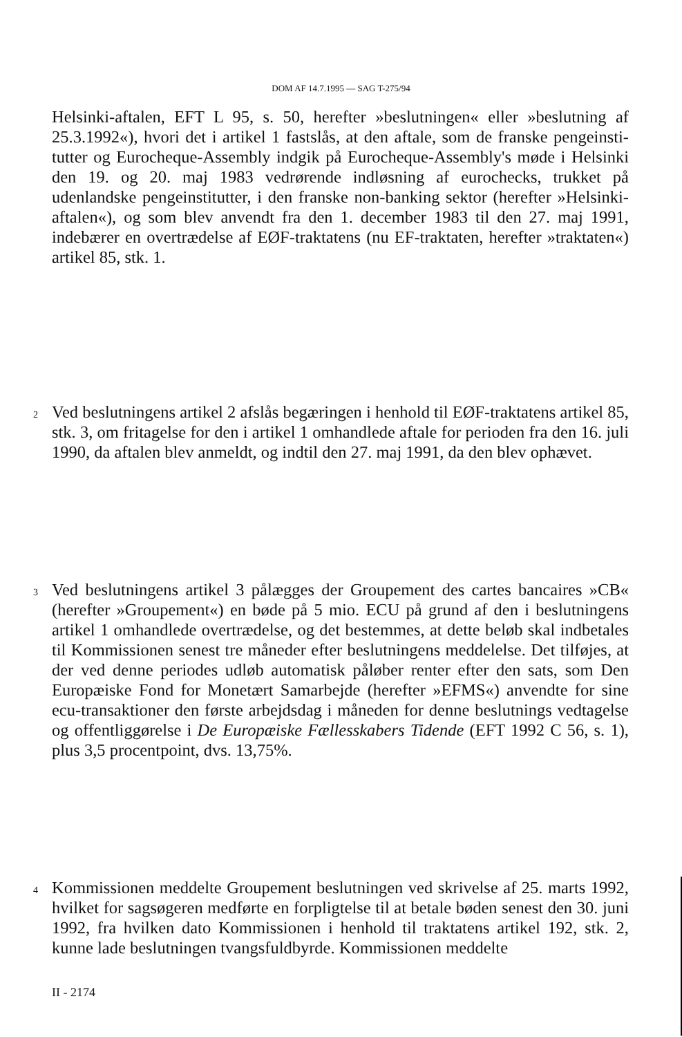DOM AF 14.7.1995 — SAG T-275/94
Helsinki-aftalen, EFT L 95, s. 50, herefter »beslutningen« eller »beslutning af 25.3.1992«), hvori det i artikel 1 fastslås, at den aftale, som de franske pengeinsti­tutter og Eurocheque-Assembly indgik på Eurocheque-Assembly's møde i Hel­sinki den 19. og 20. maj 1983 vedrørende indløsning af eurochecks, trukket på udenlandske pengeinstitutter, i den franske non-banking sektor (herefter »Helsinki-aftalen«), og som blev anvendt fra den 1. december 1983 til den 27. maj 1991, indebærer en overtrædelse af EØF-traktatens (nu EF-traktaten, herefter »traktaten«) artikel 85, stk. 1.
2
Ved beslutningens artikel 2 afslås begæringen i henhold til EØF-traktatens artikel 85, stk. 3, om fritagelse for den i artikel 1 omhandlede aftale for perioden fra den 16. juli 1990, da aftalen blev anmeldt, og indtil den 27. maj 1991, da den blev ophævet.
3
Ved beslutningens artikel 3 pålægges der Groupement des cartes bancaires »CB« (herefter »Groupement«) en bøde på 5 mio. ECU på grund af den i beslutningens artikel 1 omhandlede overtrædelse, og det bestemmes, at dette beløb skal indbeta­les til Kommissionen senest tre måneder efter beslutningens meddelelse. Det tilfø­jes, at der ved denne periodes udløb automatisk påløber renter efter den sats, som Den Europæiske Fond for Monetært Samarbejde (herefter »EFMS«) anvendte for sine ecu-transaktioner den første arbejdsdag i måneden for denne beslutnings ved­tagelse og offentliggørelse i De Europæiske Fællesskabers Tidende (EFT 1992 C 56, s. 1), plus 3,5 procentpoint, dvs. 13,75%.
4
Kommissionen meddelte Groupement beslutningen ved skrivelse af 25. marts 1992, hvilket for sagsøgeren medførte en forpligtelse til at betale bøden senest den 30. juni 1992, fra hvilken dato Kommissionen i henhold til traktatens artikel 192, stk. 2, kunne lade beslutningen tvangsfuldbyrde. Kommissionen meddelte
II - 2174